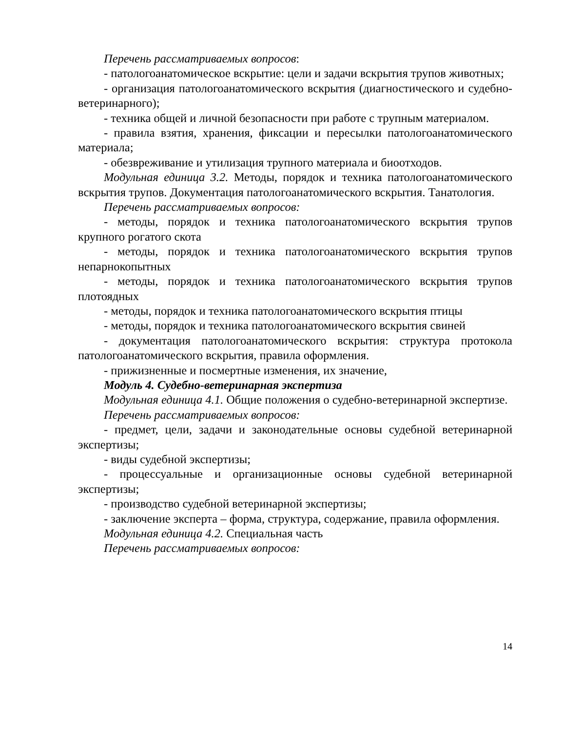Перечень рассматриваемых вопросов:
- патологоанатомическое вскрытие: цели и задачи вскрытия трупов животных;
- организация патологоанатомического вскрытия (диагностического и судебно-ветеринарного);
- техника общей и личной безопасности при работе с трупным материалом.
- правила взятия, хранения, фиксации и пересылки патологоанатомического материала;
- обезвреживание и утилизация трупного материала и биоотходов.
Модульная единица 3.2. Методы, порядок и техника патологоанатомического вскрытия трупов. Документация патологоанатомического вскрытия. Танатология.
Перечень рассматриваемых вопросов:
- методы, порядок и техника патологоанатомического вскрытия трупов крупного рогатого скота
- методы, порядок и техника патологоанатомического вскрытия трупов непарнокопытных
- методы, порядок и техника патологоанатомического вскрытия трупов плотоядных
- методы, порядок и техника патологоанатомического вскрытия птицы
- методы, порядок и техника патологоанатомического вскрытия свиней
- документация патологоанатомического вскрытия: структура протокола патологоанатомического вскрытия, правила оформления.
- прижизненные и посмертные изменения, их значение,
Модуль 4. Судебно-ветеринарная экспертиза
Модульная единица 4.1. Общие положения о судебно-ветеринарной экспертизе.
Перечень рассматриваемых вопросов:
- предмет, цели, задачи и законодательные основы судебной ветеринарной экспертизы;
- виды судебной экспертизы;
- процессуальные и организационные основы судебной ветеринарной экспертизы;
- производство судебной ветеринарной экспертизы;
- заключение эксперта – форма, структура, содержание, правила оформления.
Модульная единица 4.2. Специальная часть
Перечень рассматриваемых вопросов:
14